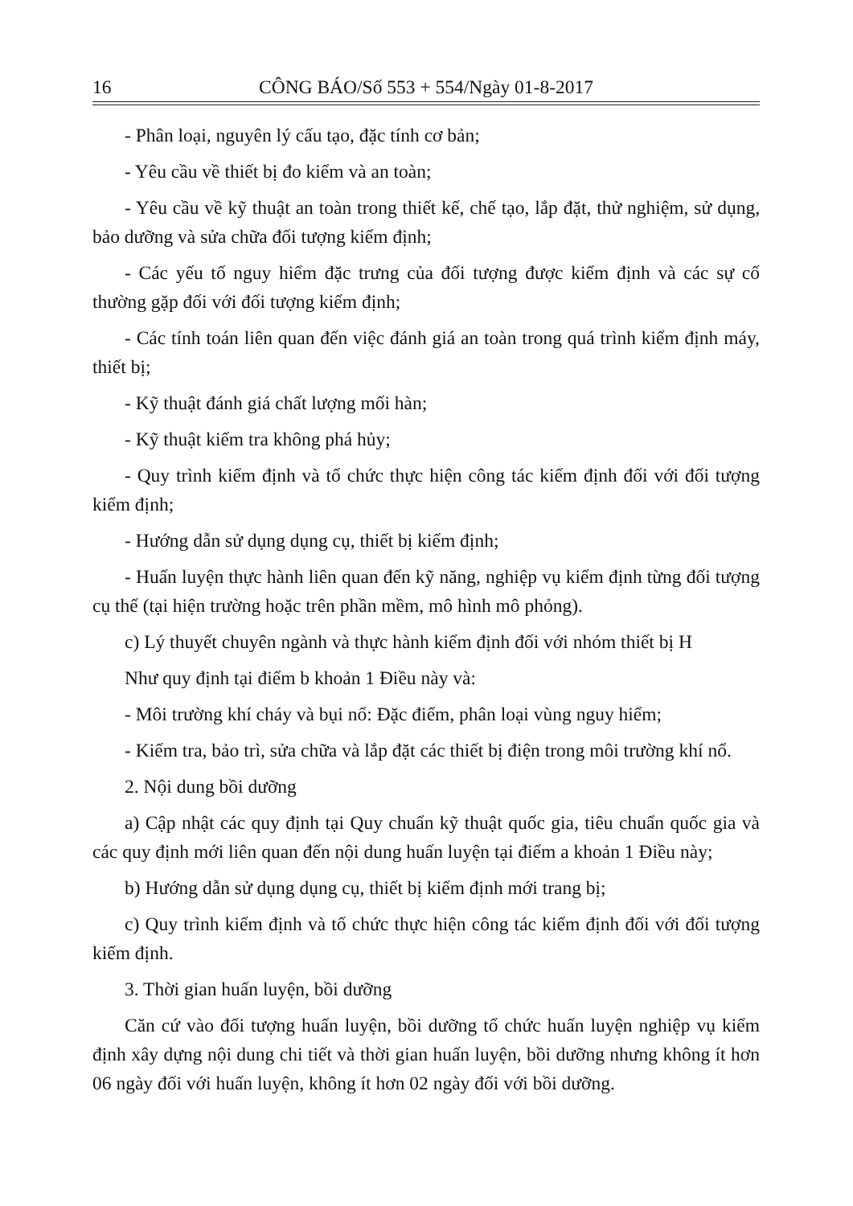16 CÔNG BÁO/Số 553 + 554/Ngày 01-8-2017
- Phân loại, nguyên lý cấu tạo, đặc tính cơ bản;
- Yêu cầu về thiết bị đo kiểm và an toàn;
- Yêu cầu về kỹ thuật an toàn trong thiết kế, chế tạo, lắp đặt, thử nghiệm, sử dụng, bảo dưỡng và sửa chữa đối tượng kiểm định;
- Các yếu tố nguy hiểm đặc trưng của đối tượng được kiểm định và các sự cố thường gặp đối với đối tượng kiểm định;
- Các tính toán liên quan đến việc đánh giá an toàn trong quá trình kiểm định máy, thiết bị;
- Kỹ thuật đánh giá chất lượng mối hàn;
- Kỹ thuật kiểm tra không phá hủy;
- Quy trình kiểm định và tổ chức thực hiện công tác kiểm định đối với đối tượng kiểm định;
- Hướng dẫn sử dụng dụng cụ, thiết bị kiểm định;
- Huấn luyện thực hành liên quan đến kỹ năng, nghiệp vụ kiểm định từng đối tượng cụ thể (tại hiện trường hoặc trên phần mềm, mô hình mô phỏng).
c) Lý thuyết chuyên ngành và thực hành kiểm định đối với nhóm thiết bị H
Như quy định tại điểm b khoản 1 Điều này và:
- Môi trường khí cháy và bụi nổ: Đặc điểm, phân loại vùng nguy hiểm;
- Kiểm tra, bảo trì, sửa chữa và lắp đặt các thiết bị điện trong môi trường khí nổ.
2. Nội dung bồi dưỡng
a) Cập nhật các quy định tại Quy chuẩn kỹ thuật quốc gia, tiêu chuẩn quốc gia và các quy định mới liên quan đến nội dung huấn luyện tại điểm a khoản 1 Điều này;
b) Hướng dẫn sử dụng dụng cụ, thiết bị kiểm định mới trang bị;
c) Quy trình kiểm định và tổ chức thực hiện công tác kiểm định đối với đối tượng kiểm định.
3. Thời gian huấn luyện, bồi dưỡng
Căn cứ vào đối tượng huấn luyện, bồi dưỡng tổ chức huấn luyện nghiệp vụ kiểm định xây dựng nội dung chi tiết và thời gian huấn luyện, bồi dưỡng nhưng không ít hơn 06 ngày đối với huấn luyện, không ít hơn 02 ngày đối với bồi dưỡng.